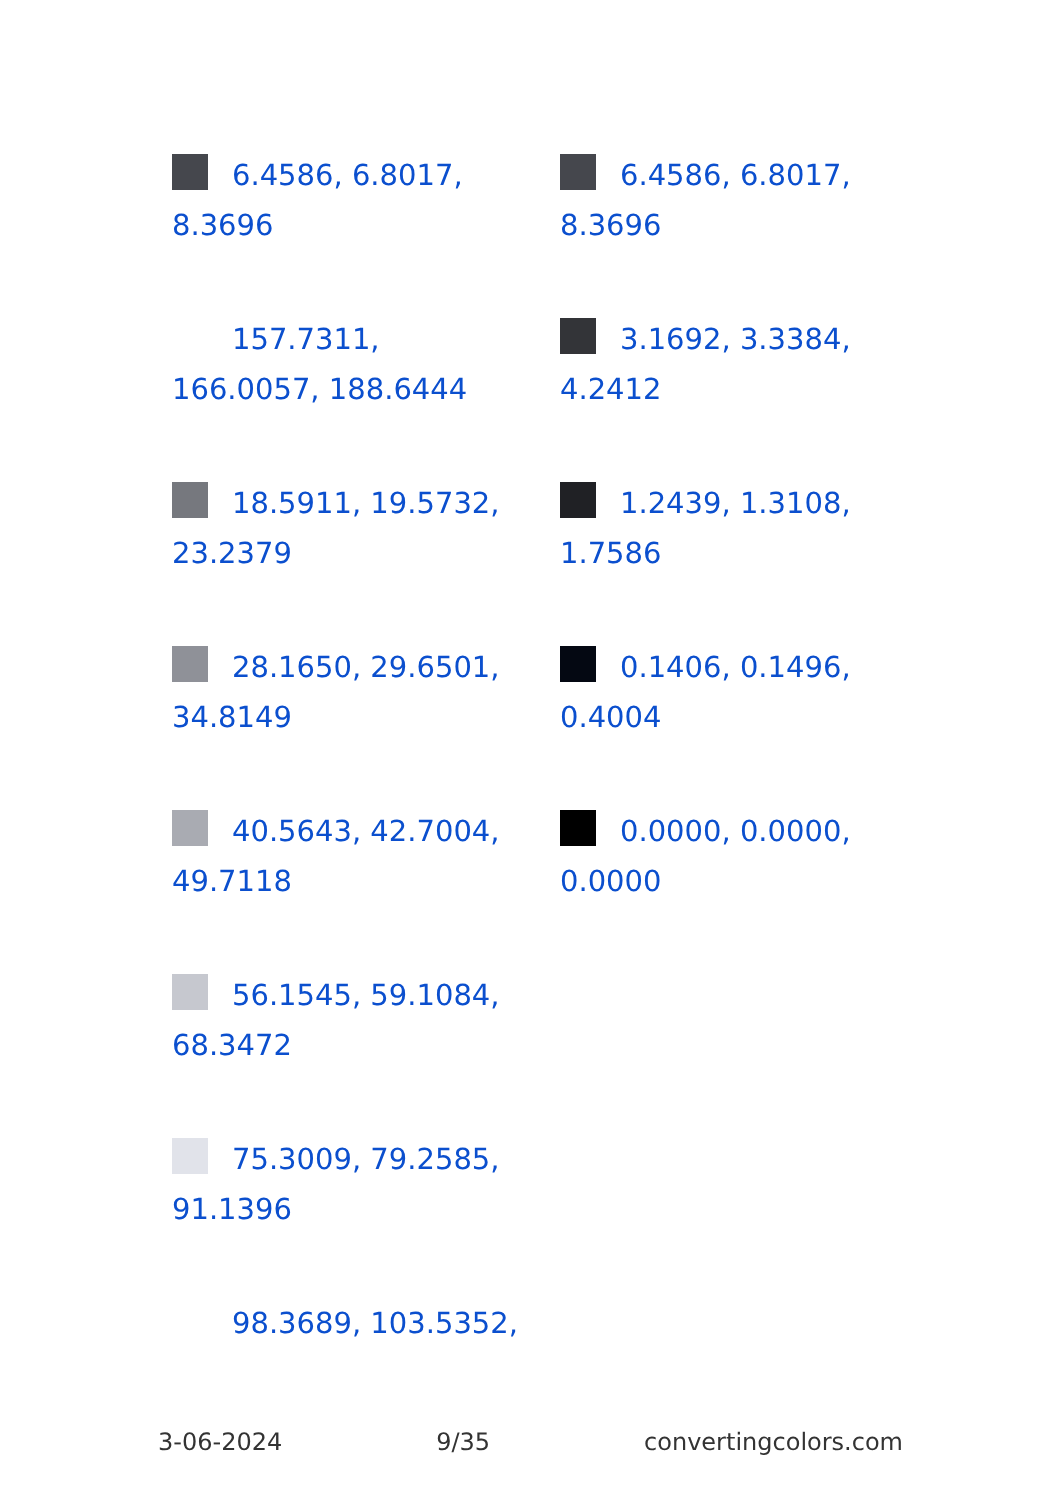6.4586, 6.8017, 8.3696
6.4586, 6.8017, 8.3696
157.7311, 166.0057, 188.6444
3.1692, 3.3384, 4.2412
18.5911, 19.5732, 23.2379
1.2439, 1.3108, 1.7586
28.1650, 29.6501, 34.8149
0.1406, 0.1496, 0.4004
40.5643, 42.7004, 49.7118
0.0000, 0.0000, 0.0000
56.1545, 59.1084, 68.3472
75.3009, 79.2585, 91.1396
98.3689, 103.5352,
3-06-2024 9/35 convertingcolors.com